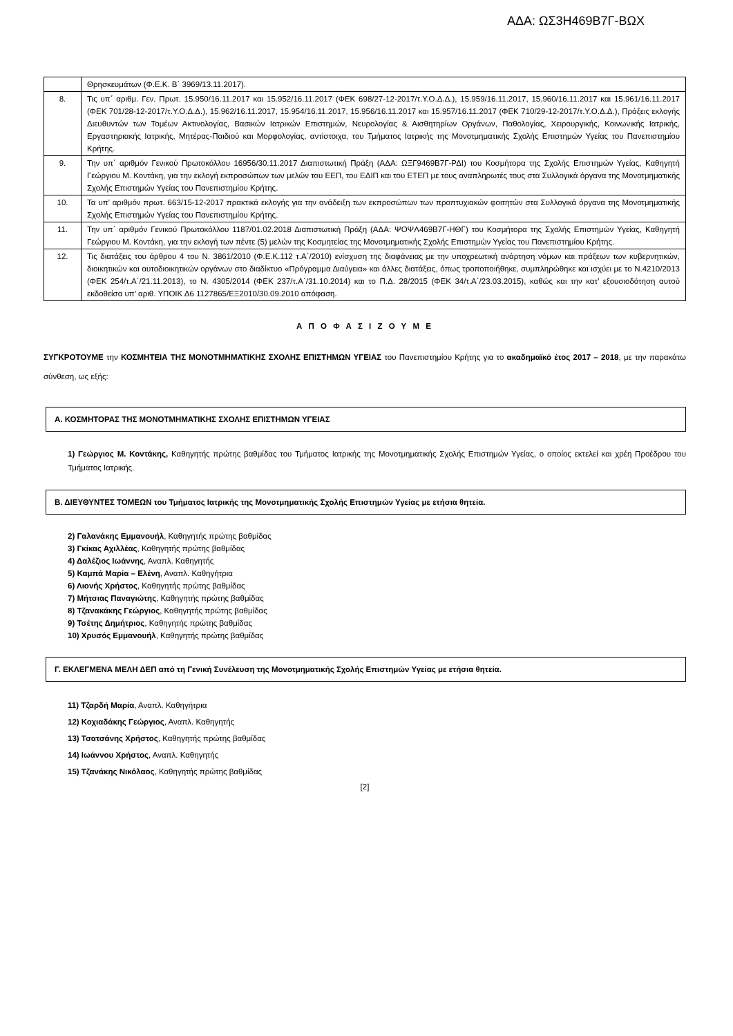ΑΔΑ: ΩΣ3Η469Β7Γ-ΒΩΧ
| | Θρησκευμάτων (Φ.Ε.Κ. Β΄ 3969/13.11.2017). |
| 8. | Τις υπ΄ αριθμ. Γεν. Πρωτ. 15.950/16.11.2017 και 15.952/16.11.2017 (ΦΕΚ 698/27-12-2017/τ.Υ.Ο.Δ.Δ.), 15.959/16.11.2017, 15.960/16.11.2017 και 15.961/16.11.2017 (ΦΕΚ 701/28-12-2017/τ.Υ.Ο.Δ.Δ.), 15.962/16.11.2017, 15.954/16.11.2017, 15.956/16.11.2017 και 15.957/16.11.2017 (ΦΕΚ 710/29-12-2017/τ.Υ.Ο.Δ.Δ.), Πράξεις εκλογής Διευθυντών των Τομέων Ακτινολογίας, Βασικών Ιατρικών Επιστημών, Νευρολογίας & Αισθητηρίων Οργάνων, Παθολογίας, Χειρουργικής, Κοινωνικής Ιατρικής, Εργαστηριακής Ιατρικής, Μητέρας-Παιδιού και Μορφολογίας, αντίστοιχα, του Τμήματος Ιατρικής της Μονοτμηματικής Σχολής Επιστημών Υγείας του Πανεπιστημίου Κρήτης. |
| 9. | Την υπ΄ αριθμόν Γενικού Πρωτοκόλλου 16956/30.11.2017 Διαπιστωτική Πράξη (ΑΔΑ: ΩΞΓ9469Β7Γ-ΡΔΙ) του Κοσμήτορα της Σχολής Επιστημών Υγείας, Καθηγητή Γεώργιου Μ. Κοντάκη, για την εκλογή εκπροσώπων των μελών του ΕΕΠ, του ΕΔΙΠ και του ΕΤΕΠ με τους αναπληρωτές τους στα Συλλογικά όργανα της Μονοτμηματικής Σχολής Επιστημών Υγείας του Πανεπιστημίου Κρήτης. |
| 10. | Τα υπ’ αριθμόν πρωτ. 663/15-12-2017 πρακτικά εκλογής για την ανάδειξη των εκπροσώπων των προπτυχιακών φοιτητών στα Συλλογικά όργανα της Μονοτμηματικής Σχολής Επιστημών Υγείας του Πανεπιστημίου Κρήτης. |
| 11. | Την υπ΄ αριθμόν Γενικού Πρωτοκόλλου 1187/01.02.2018 Διαπιστωτική Πράξη (ΑΔΑ: ΨΟΨΛ469Β7Γ-ΗΘΓ) του Κοσμήτορα της Σχολής Επιστημών Υγείας, Καθηγητή Γεώργιου Μ. Κοντάκη, για την εκλογή των πέντε (5) μελών της Κοσμητείας της Μονοτμηματικής Σχολής Επιστημών Υγείας του Πανεπιστημίου Κρήτης. |
| 12. | Τις διατάξεις του άρθρου 4 του Ν. 3861/2010 (Φ.Ε.Κ.112 τ.Α΄/2010) ενίσχυση της διαφάνειας με την υποχρεωτική ανάρτηση νόμων και πράξεων των κυβερνητικών, διοικητικών και αυτοδιοικητικών οργάνων στο διαδίκτυο «Πρόγραμμα Διαύγεια» και άλλες διατάξεις, όπως τροποποιήθηκε, συμπληρώθηκε και ισχύει με το Ν.4210/2013 (ΦΕΚ 254/τ.Α΄/21.11.2013), το Ν. 4305/2014 (ΦΕΚ 237/τ.Α΄/31.10.2014) και το Π.Δ. 28/2015 (ΦΕΚ 34/τ.Α΄/23.03.2015), καθώς και την κατ’ εξουσιοδότηση αυτού εκδοθείσα υπ’ αριθ. ΥΠΟΙΚ Δ6 1127865/ΕΞ2010/30.09.2010 απόφαση. |
Α Π Ο Φ Α Σ Ι Ζ Ο Υ Μ Ε
ΣΥΓΚΡΟΤΟΥΜΕ την ΚΟΣΜΗΤΕΙΑ ΤΗΣ ΜΟΝΟΤΜΗΜΑΤΙΚΗΣ ΣΧΟΛΗΣ ΕΠΙΣΤΗΜΩΝ ΥΓΕΙΑΣ του Πανεπιστημίου Κρήτης για το ακαδημαϊκό έτος 2017 – 2018, με την παρακάτω σύνθεση, ως εξής:
Α. ΚΟΣΜΗΤΟΡΑΣ ΤΗΣ ΜΟΝΟΤΜΗΜΑΤΙΚΗΣ ΣΧΟΛΗΣ ΕΠΙΣΤΗΜΩΝ ΥΓΕΙΑΣ
1) Γεώργιος Μ. Κοντάκης, Καθηγητής πρώτης βαθμίδας του Τμήματος Ιατρικής της Μονοτμηματικής Σχολής Επιστημών Υγείας, ο οποίος εκτελεί και χρέη Προέδρου του Τμήματος Ιατρικής.
Β. ΔΙΕΥΘΥΝΤΕΣ ΤΟΜΕΩΝ του Τμήματος Ιατρικής της Μονοτμηματικής Σχολής Επιστημών Υγείας με ετήσια θητεία.
2) Γαλανάκης Εμμανουήλ, Καθηγητής πρώτης βαθμίδας
3) Γκίκας Αχιλλέας, Καθηγητής πρώτης βαθμίδας
4) Δαλέζιος Ιωάννης, Αναπλ. Καθηγητής
5) Καμπά Μαρία – Ελένη, Αναπλ. Καθηγήτρια
6) Λιονής Χρήστος, Καθηγητής πρώτης βαθμίδας
7) Μήτσιας Παναγιώτης, Καθηγητής πρώτης βαθμίδας
8) Τζανακάκης Γεώργιος, Καθηγητής πρώτης βαθμίδας
9) Τσέτης Δημήτριος, Καθηγητής πρώτης βαθμίδας
10) Χρυσός Εμμανουήλ, Καθηγητής πρώτης βαθμίδας
Γ. ΕΚΛΕΓΜΕΝΑ ΜΕΛΗ ΔΕΠ από τη Γενική Συνέλευση της Μονοτμηματικής Σχολής Επιστημών Υγείας με ετήσια θητεία.
11) Τζαρδή Μαρία, Αναπλ. Καθηγήτρια
12) Κοχιαδάκης Γεώργιος, Αναπλ. Καθηγητής
13) Τσατσάνης Χρήστος, Καθηγητής πρώτης βαθμίδας
14) Ιωάννου Χρήστος, Αναπλ. Καθηγητής
15) Τζανάκης Νικόλαος, Καθηγητής πρώτης βαθμίδας
[2]